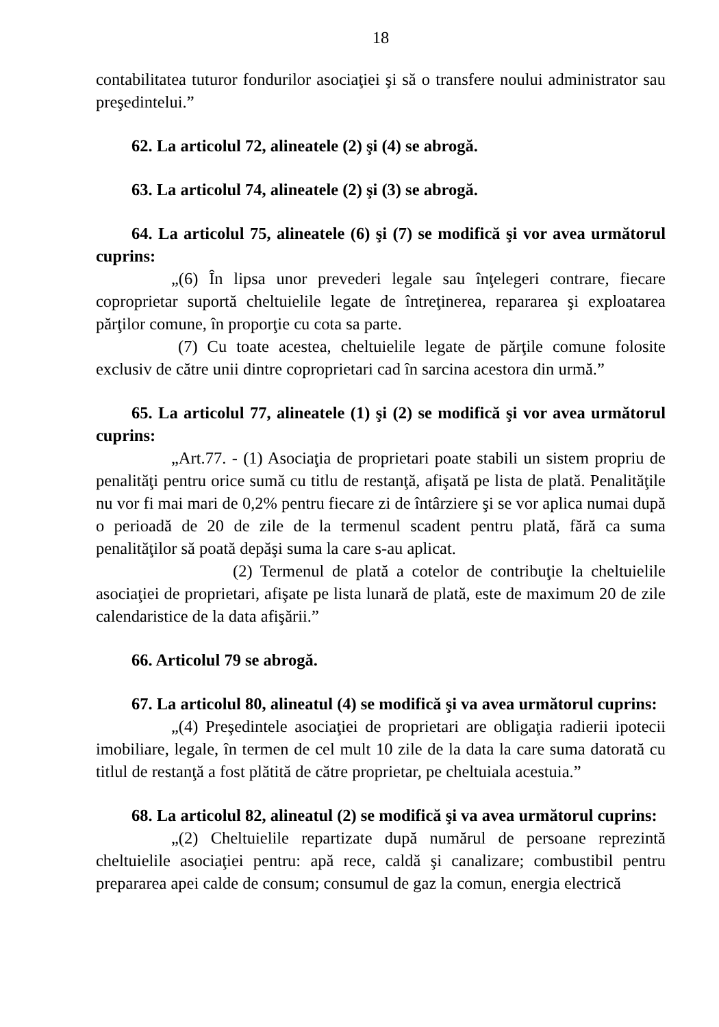18
contabilitatea tuturor fondurilor asociaţiei şi să o transfere noului administrator sau preşedintelui.”
62. La articolul 72, alineatele (2) şi (4) se abrogă.
63. La articolul 74, alineatele (2) şi (3) se abrogă.
64. La articolul 75, alineatele (6) şi (7) se modifică şi vor avea următorul cuprins:
„(6) În lipsa unor prevederi legale sau înţelegeri contrare, fiecare coproprietar suportă cheltuielile legate de întreţinerea, repararea şi exploatarea părţilor comune, în proporţie cu cota sa parte.
(7) Cu toate acestea, cheltuielile legate de părţile comune folosite exclusiv de către unii dintre coproprietari cad în sarcina acestora din urmă.”
65. La articolul 77, alineatele (1) şi (2) se modifică şi vor avea următorul cuprins:
„Art.77. - (1) Asociaţia de proprietari poate stabili un sistem propriu de penalităţi pentru orice sumă cu titlu de restanţă, afişată pe lista de plată. Penalităţile nu vor fi mai mari de 0,2% pentru fiecare zi de întârziere şi se vor aplica numai după o perioadă de 20 de zile de la termenul scadent pentru plată, fără ca suma penalităţilor să poată depăşi suma la care s-au aplicat.
(2) Termenul de plată a cotelor de contribuţie la cheltuielile asociaţiei de proprietari, afişate pe lista lunară de plată, este de maximum 20 de zile calendaristice de la data afişării.”
66. Articolul 79 se abrogă.
67. La articolul 80, alineatul (4) se modifică şi va avea următorul cuprins:
„(4) Preşedintele asociaţiei de proprietari are obligaţia radierii ipotecii imobiliare, legale, în termen de cel mult 10 zile de la data la care suma datorată cu titlul de restanţă a fost plătită de către proprietar, pe cheltuiala acestuia.”
68. La articolul 82, alineatul (2) se modifică şi va avea următorul cuprins:
„(2) Cheltuielile repartizate după numărul de persoane reprezintă cheltuielile asociaţiei pentru: apă rece, caldă şi canalizare; combustibil pentru prepararea apei calde de consum; consumul de gaz la comun, energia electrică